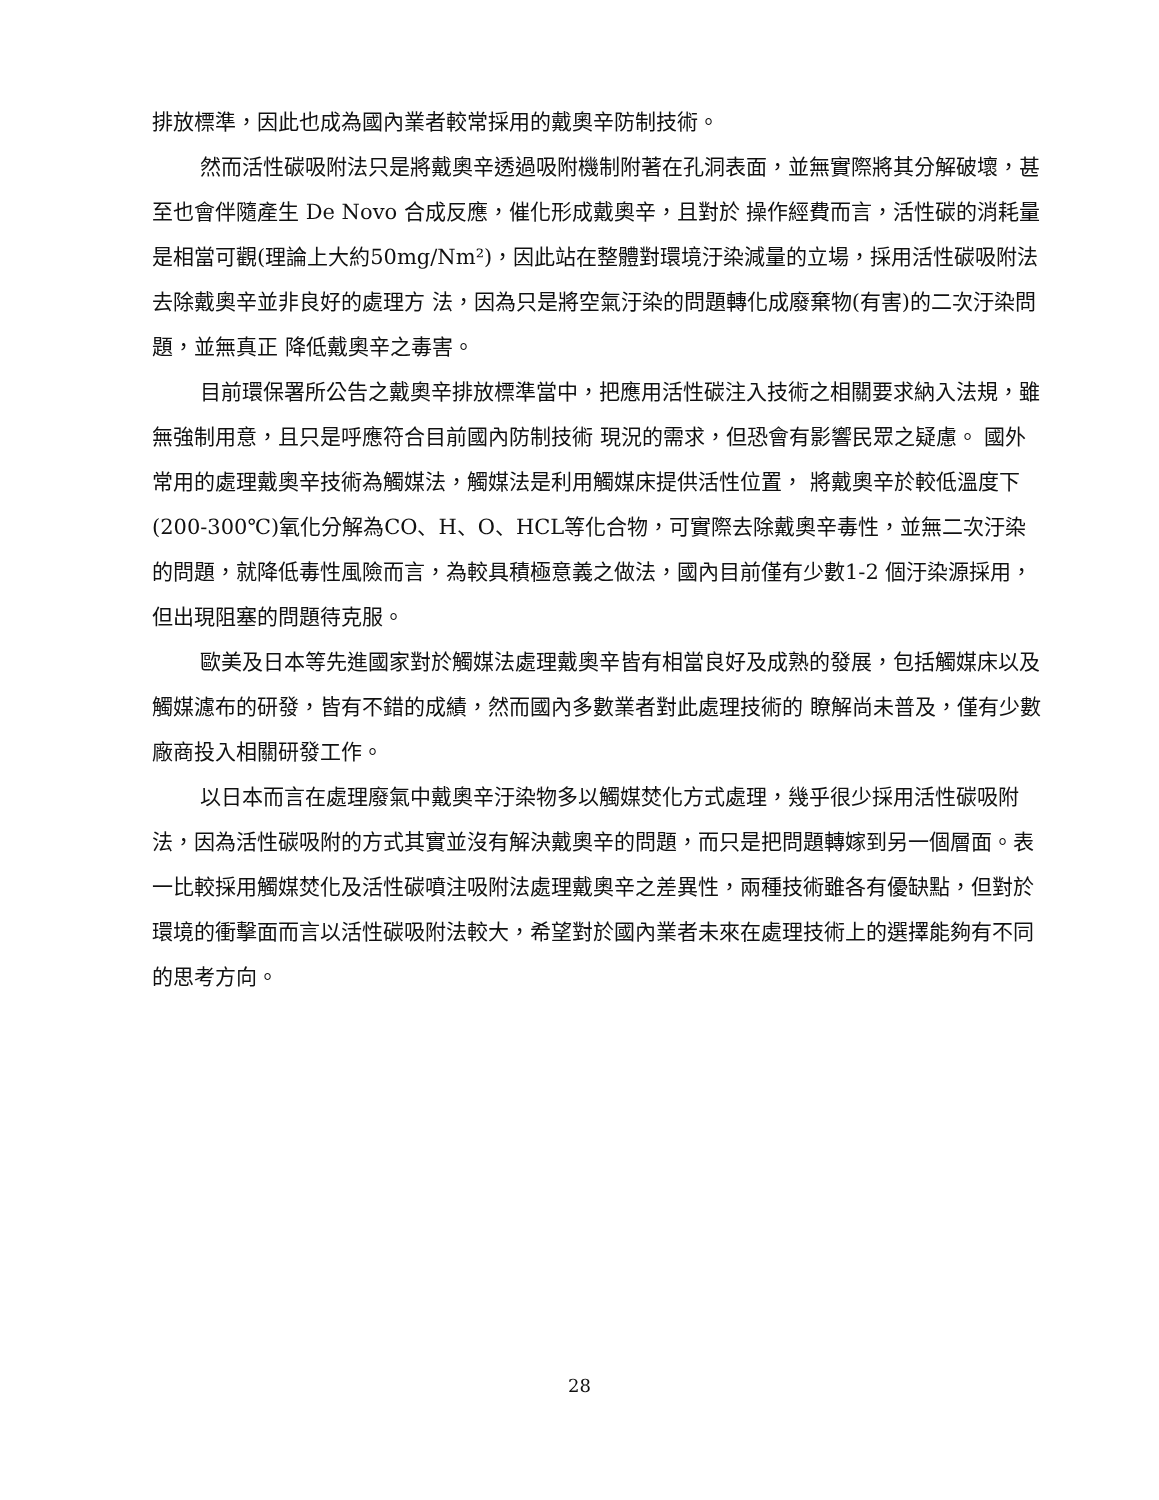排放標準，因此也成為國內業者較常採用的戴奧辛防制技術。
然而活性碳吸附法只是將戴奧辛透過吸附機制附著在孔洞表面，並無實際將其分解破壞，甚至也會伴隨產生 De Novo 合成反應，催化形成戴奧辛，且對於 操作經費而言，活性碳的消耗量是相當可觀(理論上大約50mg/Nm²)，因此站在整體對環境汙染減量的立場，採用活性碳吸附法去除戴奧辛並非良好的處理方 法，因為只是將空氣汙染的問題轉化成廢棄物(有害)的二次汙染問題，並無真正 降低戴奧辛之毒害。
目前環保署所公告之戴奧辛排放標準當中，把應用活性碳注入技術之相關要求納入法規，雖無強制用意，且只是呼應符合目前國內防制技術 現況的需求，但恐會有影響民眾之疑慮。 國外常用的處理戴奧辛技術為觸媒法，觸媒法是利用觸媒床提供活性位置， 將戴奧辛於較低溫度下(200-300℃)氧化分解為CO、H、O、HCL等化合物，可實際去除戴奧辛毒性，並無二次汙染的問題，就降低毒性風險而言，為較具積極意義之做法，國內目前僅有少數1-2 個汙染源採用，但出現阻塞的問題待克服。
歐美及日本等先進國家對於觸媒法處理戴奧辛皆有相當良好及成熟的發展，包括觸媒床以及觸媒濾布的研發，皆有不錯的成績，然而國內多數業者對此處理技術的 瞭解尚未普及，僅有少數廠商投入相關研發工作。
以日本而言在處理廢氣中戴奧辛汙染物多以觸媒焚化方式處理，幾乎很少採用活性碳吸附法，因為活性碳吸附的方式其實並沒有解決戴奧辛的問題，而只是把問題轉嫁到另一個層面。表一比較採用觸媒焚化及活性碳噴注吸附法處理戴奧辛之差異性，兩種技術雖各有優缺點，但對於環境的衝擊面而言以活性碳吸附法較大，希望對於國內業者未來在處理技術上的選擇能夠有不同的思考方向。
28